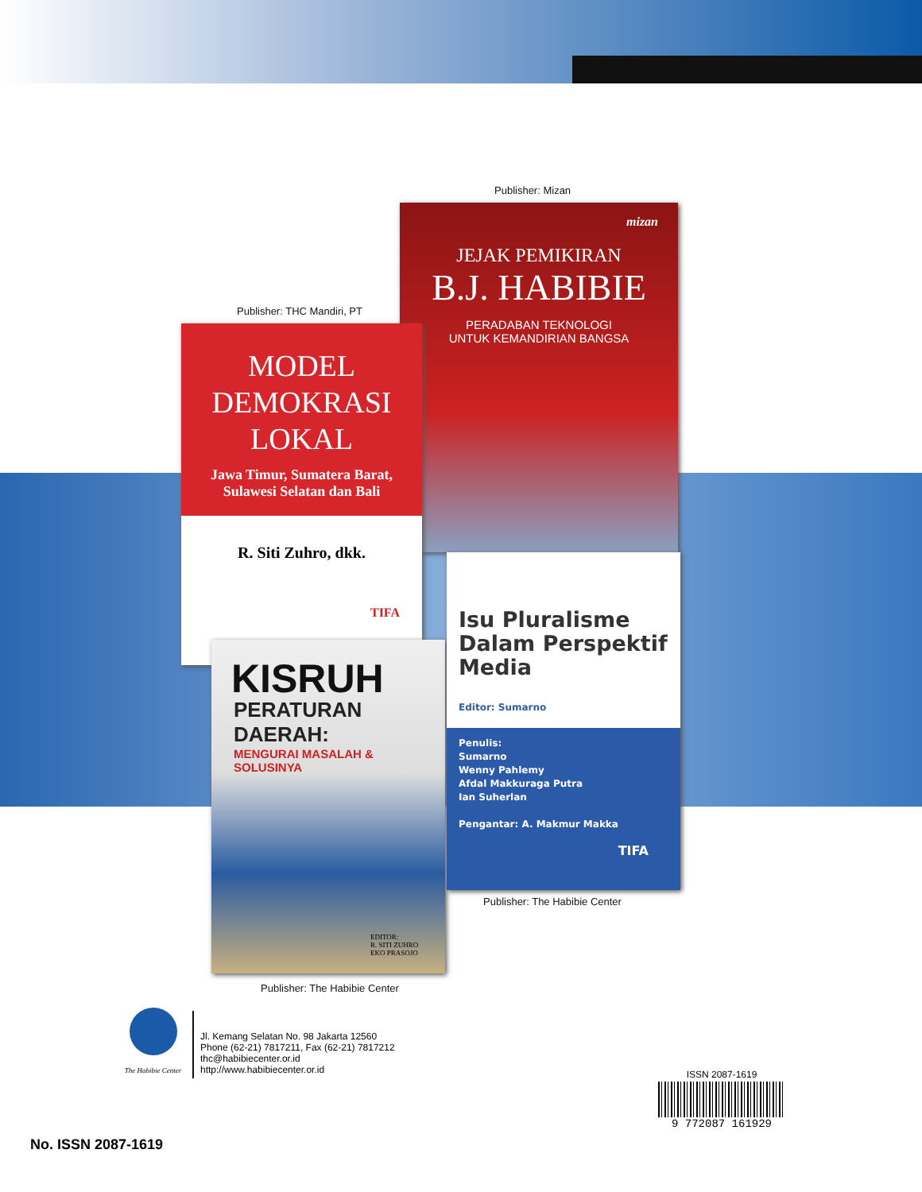Publisher: Mizan
mizan
JEJAK PEMIKIRAN
B.J. HABIBIE
PERADABAN TEKNOLOGI
UNTUK KEMANDIRIAN BANGSA
Publisher: THC Mandiri, PT
MODEL
DEMOKRASI
LOKAL
Jawa Timur, Sumatera Barat,
Sulawesi Selatan dan Bali
R. Siti Zuhro, dkk.
TIFA
KISRUH
PERATURAN DAERAH:
MENGURAI MASALAH & SOLUSINYA
EDITOR:
R. SITI ZUHRO
EKO PRASOJO
Isu Pluralisme
Dalam Perspektif
Media
Editor: Sumarno
Penulis:
Sumarno
Wenny Pahlemy
Afdal Makkuraga Putra
Ian Suherlan
Pengantar: A. Makmur Makka
TIFA
Publisher: The Habibie Center
Publisher: The Habibie Center
The Habibie Center
Jl. Kemang Selatan No. 98 Jakarta 12560
Phone (62-21) 7817211, Fax (62-21) 7817212
thc@habibiecenter.or.id
http://www.habibiecenter.or.id
ISSN 2087-1619
9 772087 161929
No. ISSN 2087-1619